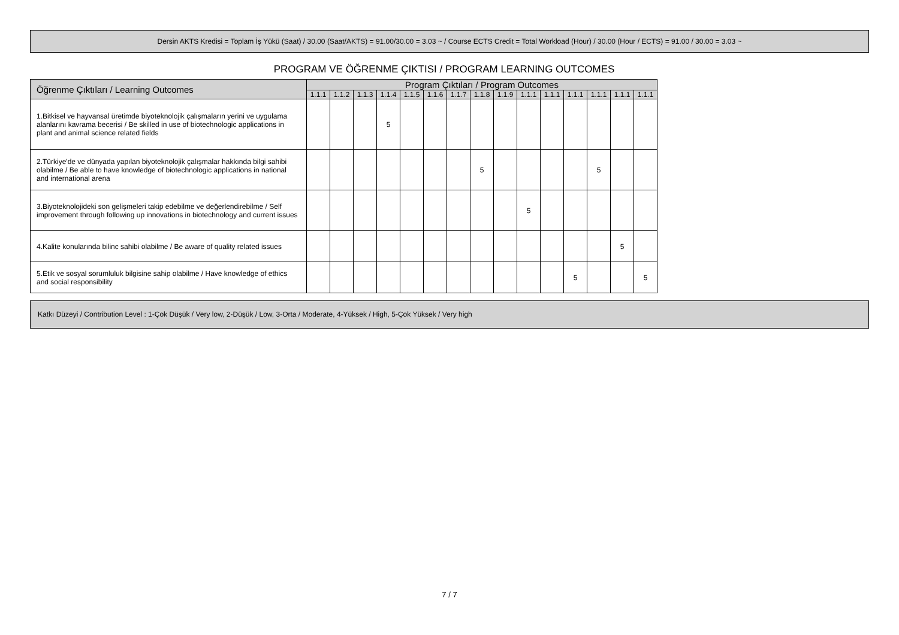Dersin AKTS Kredisi = Toplam İş Yükü (Saat) / 30.00 (Saat/AKTS) = 91.00/30.00 = 3.03 ~ / Course ECTS Credit = Total Workload (Hour) / 30.00 (Hour / ECTS) = 91.00 / 30.00 = 3.03 ~
PROGRAM VE ÖĞRENME ÇIKTISI / PROGRAM LEARNING OUTCOMES
| Öğrenme Çıktıları / Learning Outcomes | Program Çıktıları / Program Outcomes | | | | | | | | | | | | | | |
| --- | --- | --- | --- | --- | --- | --- | --- | --- | --- | --- | --- | --- | --- | --- | --- |
| | 1.1.1 | 1.1.2 | 1.1.3 | 1.1.4 | 1.1.5 | 1.1.6 | 1.1.7 | 1.1.8 | 1.1.9 | 1.1.1 | 1.1.1 | 1.1.1 | 1.1.1 | 1.1.1 | 1.1.1 |
| 1.Bitkisel ve hayvansal üretimde biyoteknolojik çalışmaların yerini ve uygulama alanlarını kavrama becerisi / Be skilled in use of biotechnologic applications in plant and animal science related fields | | | | 5 | | | | | | | | | | | |
| 2.Türkiye'de ve dünyada yapılan biyoteknolojik çalışmalar hakkında bilgi sahibi olabilme / Be able to have knowledge of biotechnologic applications in national and international arena | | | | | | | | 5 | | | | | 5 | | |
| 3.Biyoteknolojideki son gelişmeleri takip edebilme ve değerlendirebilme / Self improvement through following up innovations in biotechnology and current issues | | | | | | | | | | 5 | | | | | |
| 4.Kalite konularında bilinc sahibi olabilme / Be aware of quality related issues | | | | | | | | | | | | | | 5 | |
| 5.Etik ve sosyal sorumluluk bilgisine sahip olabilme / Have knowledge of ethics and social responsibility | | | | | | | | | | | | 5 | | | 5 |
Katkı Düzeyi / Contribution Level : 1-Çok Düşük / Very low, 2-Düşük / Low, 3-Orta / Moderate, 4-Yüksek / High, 5-Çok Yüksek / Very high
7 / 7